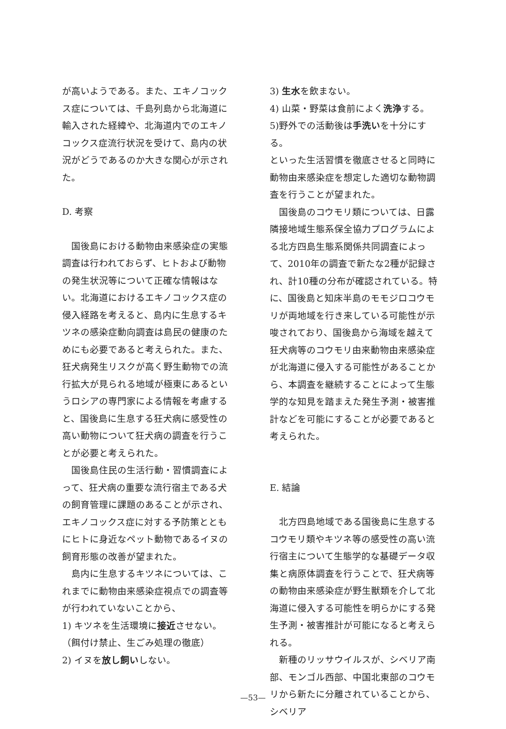が高いようである。また、エキノコックス症については、千島列島から北海道に輸入された経緯や、北海道内でのエキノコックス症流行状況を受けて、島内の状況がどうであるのか大きな関心が示された。
D. 考察
国後島における動物由来感染症の実態調査は行われておらず、ヒトおよび動物の発生状況等について正確な情報はない。北海道におけるエキノコックス症の侵入経路を考えると、島内に生息するキツネの感染症動向調査は島民の健康のためにも必要であると考えられた。また、狂犬病発生リスクが高く野生動物での流行拡大が見られる地域が極東にあるというロシアの専門家による情報を考慮すると、国後島に生息する狂犬病に感受性の高い動物について狂犬病の調査を行うことが必要と考えられた。
国後島住民の生活行動・習慣調査によって、狂犬病の重要な流行宿主である犬の飼育管理に課題のあることが示され、エキノコックス症に対する予防策とともにヒトに身近なペット動物であるイヌの飼育形態の改善が望まれた。
島内に生息するキツネについては、これまでに動物由来感染症視点での調査等が行われていないことから、
1) キツネを生活環境に接近させない。
（餌付け禁止、生ごみ処理の徹底）
2) イヌを放し飼いしない。
3) 生水を飲まない。
4) 山菜・野菜は食前によく洗浄する。
5)野外での活動後は手洗いを十分にする。
といった生活習慣を徹底させると同時に動物由来感染症を想定した適切な動物調査を行うことが望まれた。
国後島のコウモリ類については、日露隣接地域生態系保全協力プログラムによる北方四島生態系関係共同調査によって、2010年の調査で新たな2種が記録され、計10種の分布が確認されている。特に、国後島と知床半島のモモジロコウモリが両地域を行き来している可能性が示唆されており、国後島から海域を越えて狂犬病等のコウモリ由来動物由来感染症が北海道に侵入する可能性があることから、本調査を継続することによって生態学的な知見を踏まえた発生予測・被害推計などを可能にすることが必要であると考えられた。
E. 結論
北方四島地域である国後島に生息するコウモリ類やキツネ等の感受性の高い流行宿主について生態学的な基礎データ収集と病原体調査を行うことで、狂犬病等の動物由来感染症が野生獣類を介して北海道に侵入する可能性を明らかにする発生予測・被害推計が可能になると考えられる。
新種のリッサウイルスが、シベリア南部、モンゴル西部、中国北東部のコウモリから新たに分離されていることから、シベリア
—53—